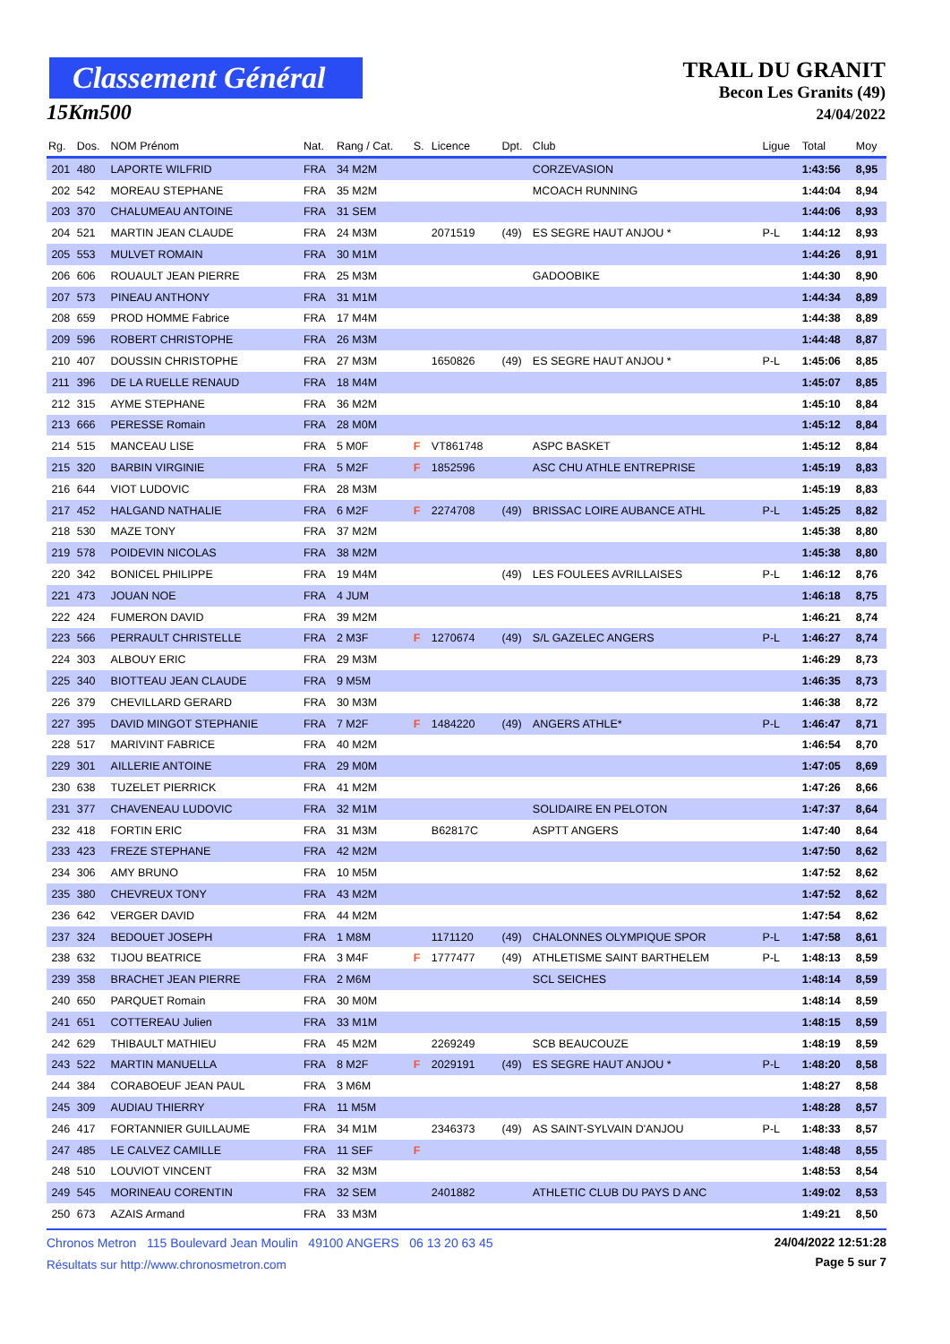Classement Général
15Km500
TRAIL DU GRANIT
Becon Les Granits (49)
24/04/2022
| Rg. | Dos. | NOM Prénom | Nat. | Rang / Cat. | S. | Licence | Dpt. | Club | Ligue | Total | Moy |
| --- | --- | --- | --- | --- | --- | --- | --- | --- | --- | --- | --- |
| 201 | 480 | LAPORTE WILFRID | FRA | 34 M2M | | | | CORZEVASION | | 1:43:56 | 8,95 |
| 202 | 542 | MOREAU STEPHANE | FRA | 35 M2M | | | | MCOACH RUNNING | | 1:44:04 | 8,94 |
| 203 | 370 | CHALUMEAU ANTOINE | FRA | 31 SEM | | | | | | 1:44:06 | 8,93 |
| 204 | 521 | MARTIN JEAN CLAUDE | FRA | 24 M3M | | 2071519 | (49) | ES SEGRE HAUT ANJOU * | P-L | 1:44:12 | 8,93 |
| 205 | 553 | MULVET ROMAIN | FRA | 30 M1M | | | | | | 1:44:26 | 8,91 |
| 206 | 606 | ROUAULT JEAN PIERRE | FRA | 25 M3M | | | | GADOOBIKE | | 1:44:30 | 8,90 |
| 207 | 573 | PINEAU ANTHONY | FRA | 31 M1M | | | | | | 1:44:34 | 8,89 |
| 208 | 659 | PROD HOMME Fabrice | FRA | 17 M4M | | | | | | 1:44:38 | 8,89 |
| 209 | 596 | ROBERT CHRISTOPHE | FRA | 26 M3M | | | | | | 1:44:48 | 8,87 |
| 210 | 407 | DOUSSIN CHRISTOPHE | FRA | 27 M3M | | 1650826 | (49) | ES SEGRE HAUT ANJOU * | P-L | 1:45:06 | 8,85 |
| 211 | 396 | DE LA RUELLE RENAUD | FRA | 18 M4M | | | | | | 1:45:07 | 8,85 |
| 212 | 315 | AYME STEPHANE | FRA | 36 M2M | | | | | | 1:45:10 | 8,84 |
| 213 | 666 | PERESSE Romain | FRA | 28 M0M | | | | | | 1:45:12 | 8,84 |
| 214 | 515 | MANCEAU LISE | FRA | 5 M0F | F | VT861748 | | ASPC BASKET | | 1:45:12 | 8,84 |
| 215 | 320 | BARBIN VIRGINIE | FRA | 5 M2F | F | 1852596 | | ASC CHU ATHLE ENTREPRISE | | 1:45:19 | 8,83 |
| 216 | 644 | VIOT LUDOVIC | FRA | 28 M3M | | | | | | 1:45:19 | 8,83 |
| 217 | 452 | HALGAND NATHALIE | FRA | 6 M2F | F | 2274708 | (49) | BRISSAC LOIRE AUBANCE ATHL | P-L | 1:45:25 | 8,82 |
| 218 | 530 | MAZE TONY | FRA | 37 M2M | | | | | | 1:45:38 | 8,80 |
| 219 | 578 | POIDEVIN NICOLAS | FRA | 38 M2M | | | | | | 1:45:38 | 8,80 |
| 220 | 342 | BONICEL PHILIPPE | FRA | 19 M4M | | | (49) | LES FOULEES AVRILLAISES | P-L | 1:46:12 | 8,76 |
| 221 | 473 | JOUAN NOE | FRA | 4 JUM | | | | | | 1:46:18 | 8,75 |
| 222 | 424 | FUMERON DAVID | FRA | 39 M2M | | | | | | 1:46:21 | 8,74 |
| 223 | 566 | PERRAULT CHRISTELLE | FRA | 2 M3F | F | 1270674 | (49) | S/L GAZELEC ANGERS | P-L | 1:46:27 | 8,74 |
| 224 | 303 | ALBOUY ERIC | FRA | 29 M3M | | | | | | 1:46:29 | 8,73 |
| 225 | 340 | BIOTTEAU JEAN CLAUDE | FRA | 9 M5M | | | | | | 1:46:35 | 8,73 |
| 226 | 379 | CHEVILLARD GERARD | FRA | 30 M3M | | | | | | 1:46:38 | 8,72 |
| 227 | 395 | DAVID MINGOT STEPHANIE | FRA | 7 M2F | F | 1484220 | (49) | ANGERS ATHLE* | P-L | 1:46:47 | 8,71 |
| 228 | 517 | MARIVINT FABRICE | FRA | 40 M2M | | | | | | 1:46:54 | 8,70 |
| 229 | 301 | AILLERIE ANTOINE | FRA | 29 M0M | | | | | | 1:47:05 | 8,69 |
| 230 | 638 | TUZELET PIERRICK | FRA | 41 M2M | | | | | | 1:47:26 | 8,66 |
| 231 | 377 | CHAVENEAU LUDOVIC | FRA | 32 M1M | | | | SOLIDAIRE EN PELOTON | | 1:47:37 | 8,64 |
| 232 | 418 | FORTIN ERIC | FRA | 31 M3M | | B62817C | | ASPTT ANGERS | | 1:47:40 | 8,64 |
| 233 | 423 | FREZE STEPHANE | FRA | 42 M2M | | | | | | 1:47:50 | 8,62 |
| 234 | 306 | AMY BRUNO | FRA | 10 M5M | | | | | | 1:47:52 | 8,62 |
| 235 | 380 | CHEVREUX TONY | FRA | 43 M2M | | | | | | 1:47:52 | 8,62 |
| 236 | 642 | VERGER DAVID | FRA | 44 M2M | | | | | | 1:47:54 | 8,62 |
| 237 | 324 | BEDOUET JOSEPH | FRA | 1 M8M | | 1171120 | (49) | CHALONNES OLYMPIQUE SPOR | P-L | 1:47:58 | 8,61 |
| 238 | 632 | TIJOU BEATRICE | FRA | 3 M4F | F | 1777477 | (49) | ATHLETISME SAINT BARTHELEM | P-L | 1:48:13 | 8,59 |
| 239 | 358 | BRACHET JEAN PIERRE | FRA | 2 M6M | | | | SCL SEICHES | | 1:48:14 | 8,59 |
| 240 | 650 | PARQUET Romain | FRA | 30 M0M | | | | | | 1:48:14 | 8,59 |
| 241 | 651 | COTTEREAU Julien | FRA | 33 M1M | | | | | | 1:48:15 | 8,59 |
| 242 | 629 | THIBAULT MATHIEU | FRA | 45 M2M | | 2269249 | | SCB BEAUCOUZE | | 1:48:19 | 8,59 |
| 243 | 522 | MARTIN MANUELLA | FRA | 8 M2F | F | 2029191 | (49) | ES SEGRE HAUT ANJOU * | P-L | 1:48:20 | 8,58 |
| 244 | 384 | CORABOEUF JEAN PAUL | FRA | 3 M6M | | | | | | 1:48:27 | 8,58 |
| 245 | 309 | AUDIAU THIERRY | FRA | 11 M5M | | | | | | 1:48:28 | 8,57 |
| 246 | 417 | FORTANNIER GUILLAUME | FRA | 34 M1M | | 2346373 | (49) | AS SAINT-SYLVAIN D'ANJOU | P-L | 1:48:33 | 8,57 |
| 247 | 485 | LE CALVEZ CAMILLE | FRA | 11 SEF | F | | | | | 1:48:48 | 8,55 |
| 248 | 510 | LOUVIOT VINCENT | FRA | 32 M3M | | | | | | 1:48:53 | 8,54 |
| 249 | 545 | MORINEAU CORENTIN | FRA | 32 SEM | | 2401882 | | ATHLETIC CLUB DU PAYS D ANC | | 1:49:02 | 8,53 |
| 250 | 673 | AZAIS Armand | FRA | 33 M3M | | | | | | 1:49:21 | 8,50 |
Chronos Metron 115 Boulevard Jean Moulin 49100 ANGERS 06 13 20 63 45
Résultats sur http://www.chronosmetron.com
24/04/2022 12:51:28
Page 5 sur 7